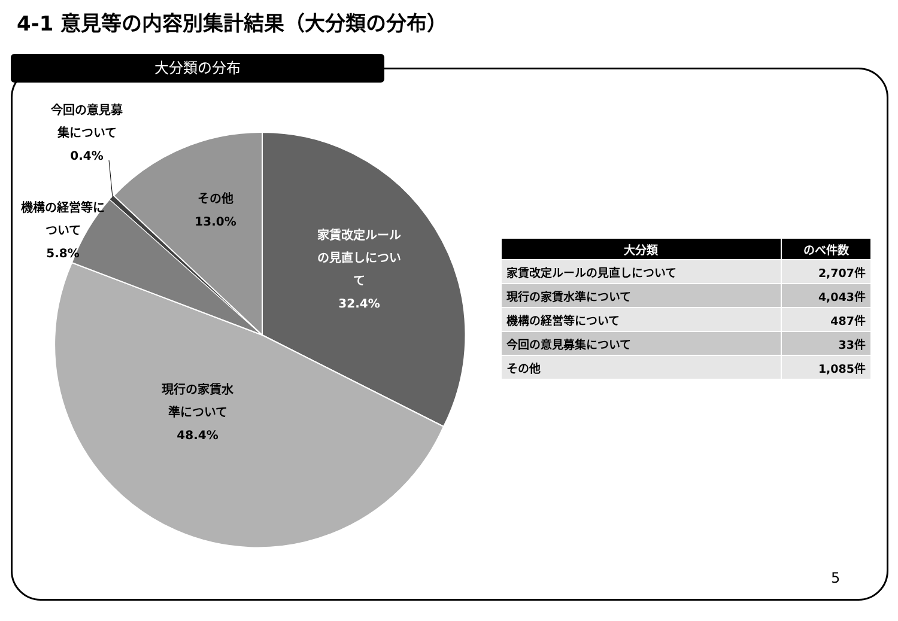4-1 意見等の内容別集計結果（大分類の分布）
大分類の分布
家賃改定ルール
の見直しについ
て
32.4%
現行の家賃水
準について
48.4%
機構の経営等に
ついて
5.8%
今回の意見募
集について
0.4%
その他
13.0%
| 大分類 | のべ件数 |
| --- | --- |
| 家賃改定ルールの見直しについて | 2,707件 |
| 現行の家賃水準について | 4,043件 |
| 機構の経営等について | 487件 |
| 今回の意見募集について | 33件 |
| その他 | 1,085件 |
5